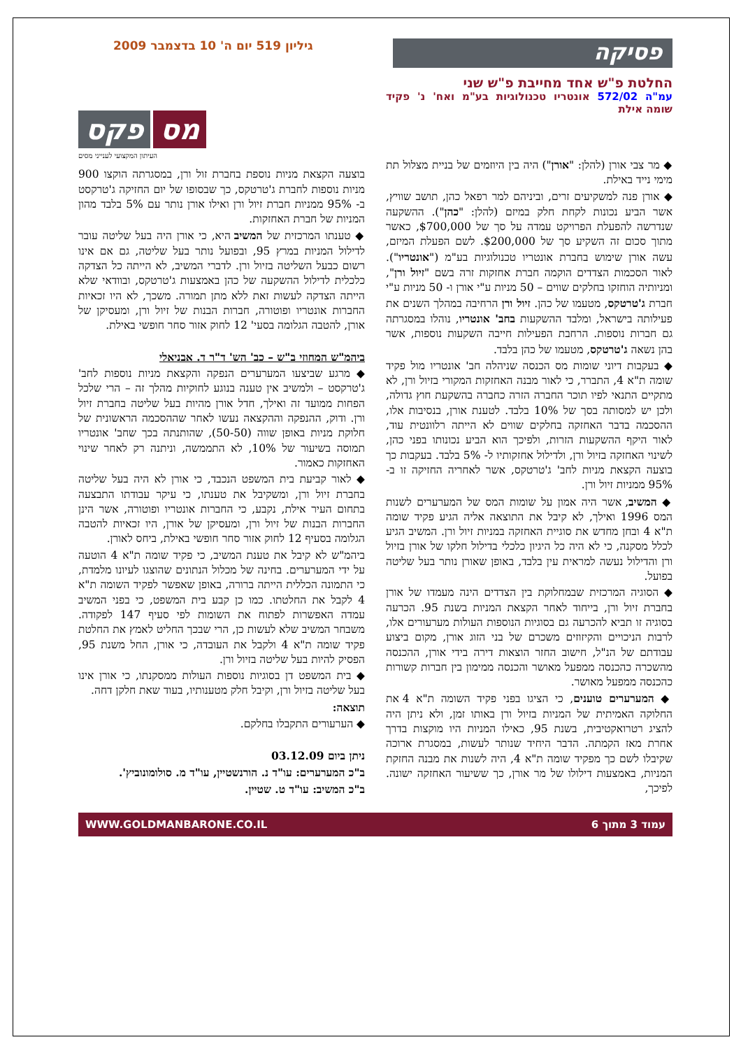פסיקה
גיליון 519 יום ה' 10 בדצמבר 2009
החלטת פ"ש אחד מחייבת פ"ש שני
עמ"ה 572/02 אונטריו טכנולוגיות בע"מ ואח' נ' פקיד שומה אילת
◆ מר צבי אורן (להלן: "אורן") היה בין היוזמים של בניית מצלול תת מימי נייד באילת.
◆ אורן פנה למשקיעים זרים, וביניהם למר רפאל כהן, תושב שוויץ, אשר הביע נכונות לקחת חלק במיזם (להלן: "כהן"). ההשקעה שנדרשה להפעלת הפרויקט עמדה על סך של $700,000, כאשר מתוך סכום זה השקיע סך של $200,000. לשם הפעלת המיזם, עשה אורן שימוש בחברת אונטריו טכנולוגיות בע"מ ("אונטריו"). לאור הסכמות הצדדים הוקמה חברת אחזקות זרה בשם "זיול ורן", ומניותיה הוחזקו בחלקים שווים – 50 מניות ע"י אורן ו- 50 מניות ע"י חברת ג'טרטקס, מטעמו של כהן. זיול ורן הרחיבה במהלך השנים את פעילותה בישראל, ומלבד ההשקעות בחב' אונטריו, נוהלו במסגרתה גם חברות נוספות. הרחבת הפעילות חייבה השקעות נוספות, אשר בהן נשאה ג'טרטקס, מטעמו של כהן בלבד.
◆ בעקבות דיוני שומות מס הכנסה שניהלה חב' אונטריו מול פקיד שומה ת"א 4, התברר, כי לאור מבנה האחזקות המקורי בזיול ורן, לא מתקיים התנאי לפיו תוכר החברה הזרה כחברה בהשקעת חוץ גדולה, ולכן יש למסותה בסך של 10% בלבד. לטענת אורן, בנסיבות אלו, ההסכמה בדבר האחזקה בחלקים שווים לא הייתה רלוונטית עוד, לאור היקף ההשקעות הזרות, ולפיכך הוא הביע נכונותו בפני כהן, לשינוי האחזקה בזיול ורן, ולדילול אחזקותיו ל- 5% בלבד. בעקבות כך בוצעה הקצאת מניות לחב' ג'טרטקס, אשר לאחריה החזיקה זו ב- 95% ממניות זיול ורן.
◆ המשיב, אשר היה אמון על שומות המס של המערערים לשנות המס 1996 ואילך, לא קיבל את התוצאה אליה הגיע פקיד שומה ת"א 4 ובחן מחדש את סוגיית האחזקה במניות זיול ורן. המשיב הגיע לכלל מסקנה, כי לא היה כל היגיון כלכלי בדילול חלקו של אורן בזיול ורן והדילול נעשה למראית עין בלבד, באופן שאורן נותר בעל שליטה בפועל.
◆ הסוגיה המרכזית שבמחלוקת בין הצדדים הינה מעמדו של אורן בחברת זיול ורן, בייחוד לאחר הקצאת המניות בשנת 95. הכרעה בסוגיה זו תביא להכרעה גם בסוגיות הנוספות העולות מערעורים אלו, לרבות הניכויים והקיזוזים משכרם של בני הזוג אורן, מקום ביצוע עבודתם של הנ"ל, חישוב החזר הוצאות דירה בידי אורן, ההכנסה מהשכרה כהכנסה ממפעל מאושר והכנסה ממימון בין חברות קשורות כהכנסה ממפעל מאושר.
◆ המערערים טוענים, כי הציגו בפני פקיד השומה ת"א 4 את החלוקה האמיתית של המניות בזיול ורן באותו זמן, ולא ניתן היה להציג רטרואקטיבית, בשנת 95, כאילו המניות היו מוקצות בדרך אחרת מאז הקמתה. הדבר היחיד שנותר לעשות, במסגרת ארוכה שקיבלו לשם כך מפקיד שומה ת"א 4, היה לשנות את מבנה החזקת המניות, באמצעות דילולו של מר אורן, כך ששיעור האחזקה ישונה. לפיכך,
מס פקס
העיתון המקצועי לענייני מסים
בוצעה הקצאת מניות נוספת בחברת זול ורן, במסגרתה הוקצו 900 מניות נוספות לחברת ג'טרטקס, כך שבסופו של יום החזיקה ג'טרקסט ב- 95% ממניות חברת זיול ורן ואילו אורן נותר עם 5% בלבד מהון המניות של חברת האחזקות.
◆ טענתו המרכזית של המשיב היא, כי אורן היה בעל שליטה עובר לדילול המניות במרץ 95, ובפועל נותר בעל שליטה, גם אם אינו רשום כבעל השליטה בזיול ורן. לדברי המשיב, לא הייתה כל הצדקה כלכלית לדילול ההשקעה של כהן באמצעות ג'טרטקס, ובוודאי שלא הייתה הצדקה לעשות זאת ללא מתן תמורה. משכך, לא היו זכאיות החברות אונטריו ופוטורה, חברות הבנות של זיול ורן, ומעסיקן של אורן, להטבה הגלומה בסעי' 12 לחוק אזור סחר חופשי באילת.
ביהמ"ש המחוזי ב"ש – כב' הש' ד"ר ד. אבניאלי
◆ מרגע שביצעו המערערים הנפקה והקצאת מניות נוספות לחב' ג'טרקסט – ולמשיב אין טענה בנוגע לחוקיות מהלך זה – הרי שלכל הפחות ממועד זה ואילך, חדל אורן מהיות בעל שליטה בחברת זיול ורן. ודוק, ההנפקה וההקצאה נעשו לאחר שההסכמה הראשונית של חלוקת מניות באופן שווה (50-50), שהותנתה בכך שחב' אונטריו תמוסה בשיעור של 10%, לא התממשה, וניתנה רק לאחר שינוי האחזקות כאמור.
◆ לאור קביעת בית המשפט הנכבד, כי אורן לא היה בעל שליטה בחברת זיול ורן, ומשקיבל את טענתו, כי עיקר עבודתו התבצעה בתחום העיר אילת, נקבע, כי החברות אונטריו ופוטורה, אשר הינן החברות הבנות של זיול ורן, ומעסיקן של אורן, היו זכאיות להטבה הגלומה בסעיף 12 לחוק אזור סחר חופשי באילת, ביחס לאורן.
ביהמ"ש לא קיבל את טענת המשיב, כי פקיד שומה ת"א 4 הוטעה על ידי המערערים. בחינה של מכלול הנתונים שהוצגו לעיונו מלמדת, כי התמונה הכללית הייתה ברורה, באופן שאפשר לפקיד השומה ת"א 4 לקבל את החלטתו. כמו כן קבע בית המשפט, כי בפני המשיב עמדה האפשרות לפתוח את השומות לפי סעיף 147 לפקודה. משבחר המשיב שלא לעשות כן, הרי שבכך החליט לאמץ את החלטת פקיד שומה ת"א 4 ולקבל את העובדה, כי אורן, החל משנת 95, הפסיק להיות בעל שליטה בזיול ורן.
◆ בית המשפט דן בסוגיות נוספות העולות ממסקנתו, כי אורן אינו בעל שליטה בזיול ורן, וקיבל חלק מטענותיו, בעוד שאת חלקן דחה.
תוצאה:
◆ הערעורים התקבלו בחלקם.
ניתן ביום 03.12.09
ב"כ המערערים: עו"ד נ. הורנשטיין, עו"ד מ. סולומונוביץ'.
ב"כ המשיב: עו"ד ט. שטיין.
עמוד 3 מתוך 6 WWW.GOLDMANBARONE.CO.IL